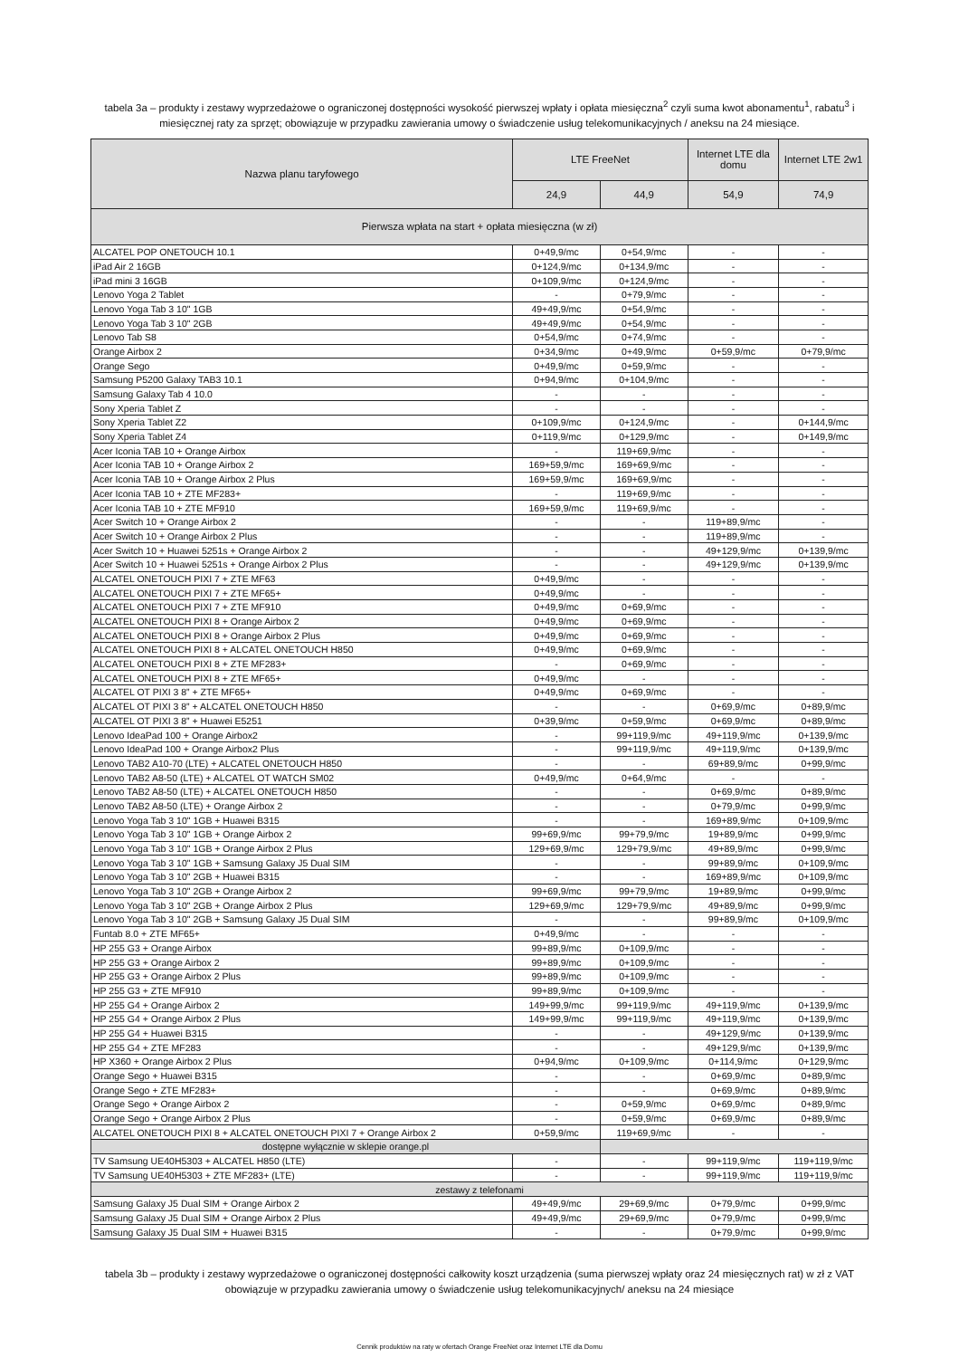tabela 3a – produkty i zestawy wyprzedażowe o ograniczonej dostępności wysokość pierwszej wpłaty i opłata miesięczna<sup>2</sup> czyli suma kwot abonamentu<sup>1</sup>, rabatu<sup>3</sup> i miesięcznej raty za sprzęt; obowiązuje w przypadku zawierania umowy o świadczenie usług telekomunikacyjnych / aneksu na 24 miesiące.
| Nazwa planu taryfowego | LTE FreeNet | | Internet LTE dla domu | Internet LTE 2w1 |
| --- | --- | --- | --- | --- |
| | 24,9 | 44,9 | 54,9 | 74,9 |
| Pierwsza wpłata na start + opłata miesięczna (w zł) | | | | |
| ALCATEL POP ONETOUCH 10.1 | 0+49,9/mc | 0+54,9/mc | - | - |
| iPad Air 2 16GB | 0+124,9/mc | 0+134,9/mc | - | - |
| iPad mini 3 16GB | 0+109,9/mc | 0+124,9/mc | - | - |
| Lenovo Yoga 2 Tablet | - | 0+79,9/mc | - | - |
| Lenovo Yoga Tab 3 10" 1GB | 49+49,9/mc | 0+54,9/mc | - | - |
| Lenovo Yoga Tab 3 10" 2GB | 49+49,9/mc | 0+54,9/mc | - | - |
| Lenovo Tab S8 | 0+54,9/mc | 0+74,9/mc | - | - |
| Orange Airbox 2 | 0+34,9/mc | 0+49,9/mc | 0+59,9/mc | 0+79,9/mc |
| Orange Sego | 0+49,9/mc | 0+59,9/mc | - | - |
| Samsung P5200 Galaxy TAB3 10.1 | 0+94,9/mc | 0+104,9/mc | - | - |
| Samsung Galaxy Tab 4 10.0 | - | - | - | - |
| Sony Xperia Tablet Z | - | - | - | - |
| Sony Xperia Tablet Z2 | 0+109,9/mc | 0+124,9/mc | - | 0+144,9/mc |
| Sony Xperia Tablet Z4 | 0+119,9/mc | 0+129,9/mc | - | 0+149,9/mc |
| Acer Iconia TAB 10 + Orange Airbox | - | 119+69,9/mc | - | - |
| Acer Iconia TAB 10 + Orange Airbox 2 | 169+59,9/mc | 169+69,9/mc | - | - |
| Acer Iconia TAB 10 + Orange Airbox 2 Plus | 169+59,9/mc | 169+69,9/mc | - | - |
| Acer Iconia TAB 10 + ZTE MF283+ | - | 119+69,9/mc | - | - |
| Acer Iconia TAB 10 + ZTE MF910 | 169+59,9/mc | 119+69,9/mc | - | - |
| Acer Switch 10 + Orange Airbox 2 | - | - | 119+89,9/mc | - |
| Acer Switch 10 + Orange Airbox 2 Plus | - | - | 119+89,9/mc | - |
| Acer Switch 10 + Huawei 5251s + Orange Airbox 2 | - | - | 49+129,9/mc | 0+139,9/mc |
| Acer Switch 10 + Huawei 5251s + Orange Airbox 2 Plus | - | - | 49+129,9/mc | 0+139,9/mc |
| ALCATEL ONETOUCH PIXI 7 + ZTE MF63 | 0+49,9/mc | - | - | - |
| ALCATEL ONETOUCH PIXI 7 + ZTE MF65+ | 0+49,9/mc | - | - | - |
| ALCATEL ONETOUCH PIXI 7 + ZTE MF910 | 0+49,9/mc | 0+69,9/mc | - | - |
| ALCATEL ONETOUCH PIXI 8 + Orange Airbox 2 | 0+49,9/mc | 0+69,9/mc | - | - |
| ALCATEL ONETOUCH PIXI 8 + Orange Airbox 2 Plus | 0+49,9/mc | 0+69,9/mc | - | - |
| ALCATEL ONETOUCH PIXI 8 + ALCATEL ONETOUCH H850 | 0+49,9/mc | 0+69,9/mc | - | - |
| ALCATEL ONETOUCH PIXI 8 + ZTE MF283+ | - | 0+69,9/mc | - | - |
| ALCATEL ONETOUCH PIXI 8 + ZTE MF65+ | 0+49,9/mc | - | - | - |
| ALCATEL OT PIXI 3 8” + ZTE MF65+ | 0+49,9/mc | 0+69,9/mc | - | - |
| ALCATEL OT PIXI 3 8” + ALCATEL ONETOUCH H850 | - | - | 0+69,9/mc | 0+89,9/mc |
| ALCATEL OT PIXI 3 8” + Huawei E5251 | 0+39,9/mc | 0+59,9/mc | 0+69,9/mc | 0+89,9/mc |
| Lenovo IdeaPad 100 + Orange Airbox2 | - | 99+119,9/mc | 49+119,9/mc | 0+139,9/mc |
| Lenovo IdeaPad 100 + Orange Airbox2 Plus | - | 99+119,9/mc | 49+119,9/mc | 0+139,9/mc |
| Lenovo TAB2 A10-70 (LTE) + ALCATEL ONETOUCH H850 | - | - | 69+89,9/mc | 0+99,9/mc |
| Lenovo TAB2 A8-50 (LTE) + ALCATEL OT WATCH SM02 | 0+49,9/mc | 0+64,9/mc | - | - |
| Lenovo TAB2 A8-50 (LTE) + ALCATEL ONETOUCH H850 | - | - | 0+69,9/mc | 0+89,9/mc |
| Lenovo TAB2 A8-50 (LTE) + Orange Airbox 2 | - | - | 0+79,9/mc | 0+99,9/mc |
| Lenovo Yoga Tab 3 10" 1GB + Huawei B315 | - | - | 169+89,9/mc | 0+109,9/mc |
| Lenovo Yoga Tab 3 10" 1GB + Orange Airbox 2 | 99+69,9/mc | 99+79,9/mc | 19+89,9/mc | 0+99,9/mc |
| Lenovo Yoga Tab 3 10" 1GB + Orange Airbox 2 Plus | 129+69,9/mc | 129+79,9/mc | 49+89,9/mc | 0+99,9/mc |
| Lenovo Yoga Tab 3 10" 1GB + Samsung Galaxy J5 Dual SIM | - | - | 99+89,9/mc | 0+109,9/mc |
| Lenovo Yoga Tab 3 10" 2GB + Huawei B315 | - | - | 169+89,9/mc | 0+109,9/mc |
| Lenovo Yoga Tab 3 10" 2GB + Orange Airbox 2 | 99+69,9/mc | 99+79,9/mc | 19+89,9/mc | 0+99,9/mc |
| Lenovo Yoga Tab 3 10" 2GB + Orange Airbox 2 Plus | 129+69,9/mc | 129+79,9/mc | 49+89,9/mc | 0+99,9/mc |
| Lenovo Yoga Tab 3 10" 2GB + Samsung Galaxy J5 Dual SIM | - | - | 99+89,9/mc | 0+109,9/mc |
| Funtab 8.0 + ZTE MF65+ | 0+49,9/mc | - | - | - |
| HP 255 G3 + Orange Airbox | 99+89,9/mc | 0+109,9/mc | - | - |
| HP 255 G3 + Orange Airbox 2 | 99+89,9/mc | 0+109,9/mc | - | - |
| HP 255 G3 + Orange Airbox 2 Plus | 99+89,9/mc | 0+109,9/mc | - | - |
| HP 255 G3 + ZTE MF910 | 99+89,9/mc | 0+109,9/mc | - | - |
| HP 255 G4 + Orange Airbox 2 | 149+99,9/mc | 99+119,9/mc | 49+119,9/mc | 0+139,9/mc |
| HP 255 G4 + Orange Airbox 2 Plus | 149+99,9/mc | 99+119,9/mc | 49+119,9/mc | 0+139,9/mc |
| HP 255 G4 + Huawei B315 | - | - | 49+129,9/mc | 0+139,9/mc |
| HP 255 G4 + ZTE MF283 | - | - | 49+129,9/mc | 0+139,9/mc |
| HP X360 + Orange Airbox 2 Plus | 0+94,9/mc | 0+109,9/mc | 0+114,9/mc | 0+129,9/mc |
| Orange Sego + Huawei B315 | - | - | 0+69,9/mc | 0+89,9/mc |
| Orange Sego + ZTE MF283+ | - | - | 0+69,9/mc | 0+89,9/mc |
| Orange Sego + Orange Airbox 2 | - | 0+59,9/mc | 0+69,9/mc | 0+89,9/mc |
| Orange Sego + Orange Airbox 2 Plus | - | 0+59,9/mc | 0+69,9/mc | 0+89,9/mc |
| ALCATEL ONETOUCH PIXI 8 + ALCATEL ONETOUCH PIXI 7 + Orange Airbox 2 | 0+59,9/mc | 119+69,9/mc | - | - |
| dostępne wyłącznie w sklepie orange.pl | | | | |
| TV Samsung UE40H5303 + ALCATEL H850 (LTE) | - | - | 99+119,9/mc | 119+119,9/mc |
| TV Samsung UE40H5303 + ZTE MF283+ (LTE) | - | - | 99+119,9/mc | 119+119,9/mc |
| zestawy z telefonami | | | | |
| Samsung Galaxy J5 Dual SIM + Orange Airbox 2 | 49+49,9/mc | 29+69,9/mc | 0+79,9/mc | 0+99,9/mc |
| Samsung Galaxy J5 Dual SIM + Orange Airbox 2 Plus | 49+49,9/mc | 29+69,9/mc | 0+79,9/mc | 0+99,9/mc |
| Samsung Galaxy J5 Dual SIM + Huawei B315 | - | - | 0+79,9/mc | 0+99,9/mc |
tabela 3b – produkty i zestawy wyprzedażowe o ograniczonej dostępności całkowity koszt urządzenia (suma pierwszej wpłaty oraz 24 miesięcznych rat) w zł z VAT obowiązuje w przypadku zawierania umowy o świadczenie usług telekomunikacyjnych/ aneksu na 24 miesiące
Cennik produktów na raty w ofertach Orange FreeNet oraz Internet LTE dla Domu